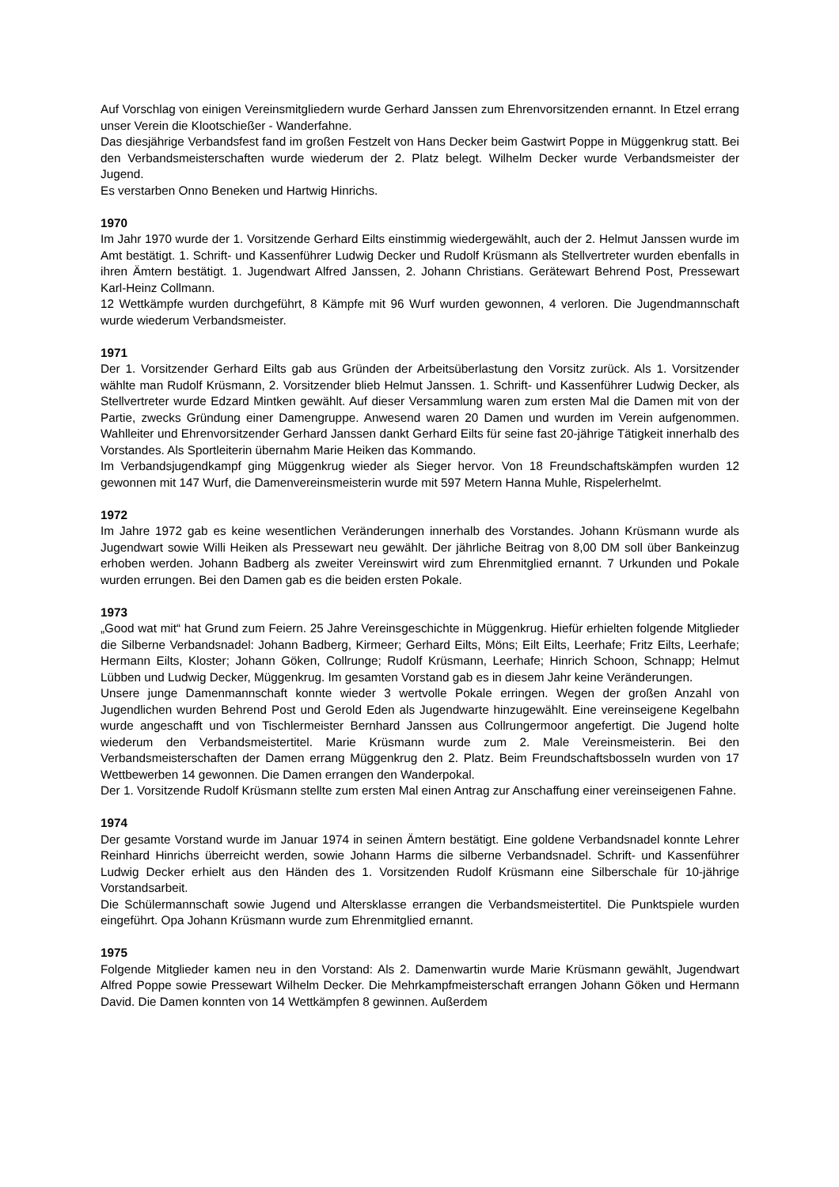Auf Vorschlag von einigen Vereinsmitgliedern wurde Gerhard Janssen zum Ehrenvorsitzenden ernannt. In Etzel errang unser Verein die Klootschießer - Wanderfahne.
Das diesjährige Verbandsfest fand im großen Festzelt von Hans Decker beim Gastwirt Poppe in Müggenkrug statt. Bei den Verbandsmeisterschaften wurde wiederum der 2. Platz belegt. Wilhelm Decker wurde Verbandsmeister der Jugend.
Es verstarben Onno Beneken und Hartwig Hinrichs.
1970
Im Jahr 1970 wurde der 1. Vorsitzende Gerhard Eilts einstimmig wiedergewählt, auch der 2. Helmut Janssen wurde im Amt bestätigt. 1. Schrift- und Kassenführer Ludwig Decker und Rudolf Krüsmann als Stellvertreter wurden ebenfalls in ihren Ämtern bestätigt. 1. Jugendwart Alfred Janssen, 2. Johann Christians. Gerätewart Behrend Post, Pressewart Karl-Heinz Collmann.
12 Wettkämpfe wurden durchgeführt, 8 Kämpfe mit 96 Wurf wurden gewonnen, 4 verloren. Die Jugendmannschaft wurde wiederum Verbandsmeister.
1971
Der 1. Vorsitzender Gerhard Eilts gab aus Gründen der Arbeitsüberlastung den Vorsitz zurück. Als 1. Vorsitzender wählte man Rudolf Krüsmann, 2. Vorsitzender blieb Helmut Janssen. 1. Schrift- und Kassenführer Ludwig Decker, als Stellvertreter wurde Edzard Mintken gewählt. Auf dieser Versammlung waren zum ersten Mal die Damen mit von der Partie, zwecks Gründung einer Damengruppe. Anwesend waren 20 Damen und wurden im Verein aufgenommen. Wahlleiter und Ehrenvorsitzender Gerhard Janssen dankt Gerhard Eilts für seine fast 20-jährige Tätigkeit innerhalb des Vorstandes. Als Sportleiterin übernahm Marie Heiken das Kommando.
Im Verbandsjugendkampf ging Müggenkrug wieder als Sieger hervor. Von 18 Freundschaftskämpfen wurden 12 gewonnen mit 147 Wurf, die Damenvereinsmeisterin wurde mit 597 Metern Hanna Muhle, Rispelerhelmt.
1972
Im Jahre 1972 gab es keine wesentlichen Veränderungen innerhalb des Vorstandes. Johann Krüsmann wurde als Jugendwart sowie Willi Heiken als Pressewart neu gewählt. Der jährliche Beitrag von 8,00 DM soll über Bankeinzug erhoben werden. Johann Badberg als zweiter Vereinswirt wird zum Ehrenmitglied ernannt. 7 Urkunden und Pokale wurden errungen. Bei den Damen gab es die beiden ersten Pokale.
1973
„Good wat mit“ hat Grund zum Feiern. 25 Jahre Vereinsgeschichte in Müggenkrug. Hiefür erhielten folgende Mitglieder die Silberne Verbandsnadel: Johann Badberg, Kirmeer; Gerhard Eilts, Möns; Eilt Eilts, Leerhafe; Fritz Eilts, Leerhafe; Hermann Eilts, Kloster; Johann Göken, Collrunge; Rudolf Krüsmann, Leerhafe; Hinrich Schoon, Schnapp; Helmut Lübben und Ludwig Decker, Müggenkrug. Im gesamten Vorstand gab es in diesem Jahr keine Veränderungen.
Unsere junge Damenmannschaft konnte wieder 3 wertvolle Pokale erringen. Wegen der großen Anzahl von Jugendlichen wurden Behrend Post und Gerold Eden als Jugendwarte hinzugewählt. Eine vereinseigene Kegelbahn wurde angeschafft und von Tischlermeister Bernhard Janssen aus Collrungermoor angefertigt. Die Jugend holte wiederum den Verbandsmeistertitel. Marie Krüsmann wurde zum 2. Male Vereinsmeisterin. Bei den Verbandsmeisterschaften der Damen errang Müggenkrug den 2. Platz. Beim Freundschaftsbosseln wurden von 17 Wettbewerben 14 gewonnen. Die Damen errangen den Wanderpokal.
Der 1. Vorsitzende Rudolf Krüsmann stellte zum ersten Mal einen Antrag zur Anschaffung einer vereinseigenen Fahne.
1974
Der gesamte Vorstand wurde im Januar 1974 in seinen Ämtern bestätigt. Eine goldene Verbandsnadel konnte Lehrer Reinhard Hinrichs überreicht werden, sowie Johann Harms die silberne Verbandsnadel. Schrift- und Kassenführer Ludwig Decker erhielt aus den Händen des 1. Vorsitzenden Rudolf Krüsmann eine Silberschale für 10-jährige Vorstandsarbeit.
Die Schülermannschaft sowie Jugend und Altersklasse errangen die Verbandsmeistertitel. Die Punktspiele wurden eingeführt. Opa Johann Krüsmann wurde zum Ehrenmitglied ernannt.
1975
Folgende Mitglieder kamen neu in den Vorstand: Als 2. Damenwartin wurde Marie Krüsmann gewählt, Jugendwart Alfred Poppe sowie Pressewart Wilhelm Decker. Die Mehrkampfmeisterschaft errangen Johann Göken und Hermann David. Die Damen konnten von 14 Wettkämpfen 8 gewinnen. Außerdem